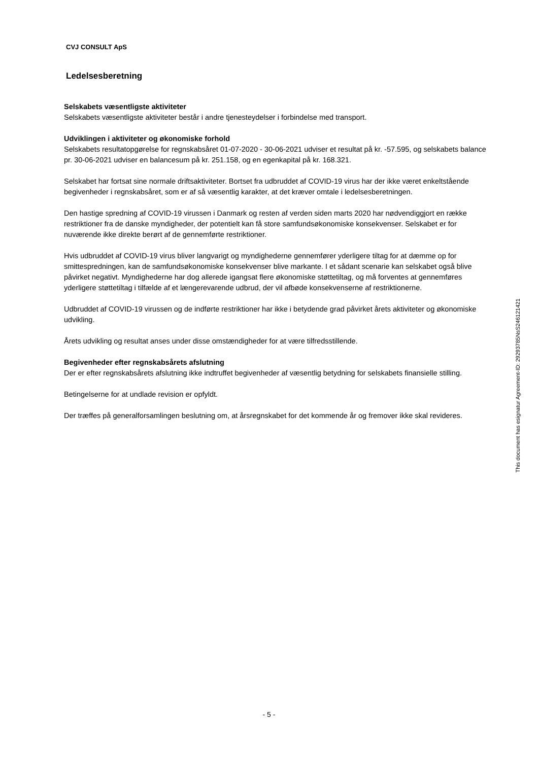CVJ CONSULT ApS
Ledelsesberetning
Selskabets væsentligste aktiviteter
Selskabets væsentligste aktiviteter består i andre tjenesteydelser i forbindelse med transport.
Udviklingen i aktiviteter og økonomiske forhold
Selskabets resultatopgørelse for regnskabsåret 01-07-2020 - 30-06-2021 udviser et resultat på kr. -57.595, og selskabets balance pr. 30-06-2021 udviser en balancesum på kr. 251.158, og en egenkapital på kr. 168.321.
Selskabet har fortsat sine normale driftsaktiviteter. Bortset fra udbruddet af COVID-19 virus har der ikke været enkeltstående begivenheder i regnskabsåret, som er af så væsentlig karakter, at det kræver omtale i ledelsesberetningen.
Den hastige spredning af COVID-19 virussen i Danmark og resten af verden siden marts 2020 har nødvendiggjort en række restriktioner fra de danske myndigheder, der potentielt kan få store samfundsøkonomiske konsekvenser. Selskabet er for nuværende ikke direkte berørt af de gennemførte restriktioner.
Hvis udbruddet af COVID-19 virus bliver langvarigt og myndighederne gennemfører yderligere tiltag for at dæmme op for smittespredningen, kan de samfundsøkonomiske konsekvenser blive markante. I et sådant scenarie kan selskabet også blive påvirket negativt. Myndighederne har dog allerede igangsat flere økonomiske støttetiltag, og må forventes at gennemføres yderligere støttetiltag i tilfælde af et længerevarende udbrud, der vil afbøde konsekvenserne af restriktionerne.
Udbruddet af COVID-19 virussen og de indførte restriktioner har ikke i betydende grad påvirket årets aktiviteter og økonomiske udvikling.
Årets udvikling og resultat anses under disse omstændigheder for at være tilfredsstillende.
Begivenheder efter regnskabsårets afslutning
Der er efter regnskabsårets afslutning ikke indtruffet begivenheder af væsentlig betydning for selskabets finansielle stilling.
Betingelserne for at undlade revision er opfyldt.
Der træffes på generalforsamlingen beslutning om, at årsregnskabet for det kommende år og fremover ikke skal revideres.
This document has esignatur Agreement-ID: 29293785NsS246121421
- 5 -